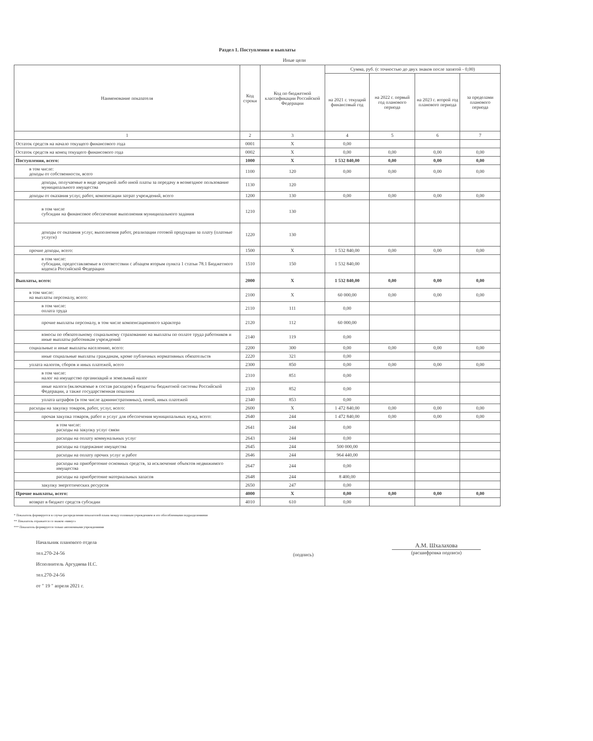Раздел 1. Поступления и выплаты
Иные цели
| Наименование показателя | Код строки | Код по бюджетной классификации Российской Федерации | Сумма, руб. (с точностью до двух знаков после запятой - 0,00) | | | |
| --- | --- | --- | --- | --- | --- | --- |
| | | | на 2021 г. текущий финансовый год | на 2022 г. первый год планового периода | на 2023 г. второй год планового периода | за пределами планового периода |
| 1 | 2 | 3 | 4 | 5 | 6 | 7 |
| Остаток средств на начало текущего финансового года | 0001 | X | 0,00 | | | |
| Остаток средств на конец текущего финансового года | 0002 | X | 0,00 | 0,00 | 0,00 | 0,00 |
| Поступления, всего: | 1000 | X | 1 532 840,00 | 0,00 | 0,00 | 0,00 |
| в том числе: доходы от собственности, всего | 1100 | 120 | 0,00 | 0,00 | 0,00 | 0,00 |
| доходы, получаемые в виде арендной либо иной платы за передачу в возмездное пользование муниципального имущества | 1130 | 120 | | | | |
| доходы от оказания услуг, работ, компенсации затрат учреждений, всего | 1200 | 130 | 0,00 | 0,00 | 0,00 | 0,00 |
| в том числе субсидии на финансовое обеспечение выполнения муниципального задания | 1210 | 130 | | | | |
| доходы от оказания услуг, выполнения работ, реализации готовой продукции за плату (платные услуги) | 1220 | 130 | | | | |
| прочие доходы, всего: | 1500 | X | 1 532 840,00 | 0,00 | 0,00 | 0,00 |
| в том числе: субсидии, предоставляемые в соответствии с абзацем вторым пункта 1 статьи 78.1 Бюджетного кодекса Российской Федерации | 1510 | 150 | 1 532 840,00 | | | |
| Выплаты, всего: | 2000 | X | 1 532 840,00 | 0,00 | 0,00 | 0,00 |
| в том числе: на выплаты персоналу, всего: | 2100 | X | 60 000,00 | 0,00 | 0,00 | 0,00 |
| в том числе: оплата труда | 2110 | 111 | 0,00 | | | |
| прочие выплаты персоналу, в том числе компенсационного характера | 2120 | 112 | 60 000,00 | | | |
| взносы по обязательному социальному страхованию на выплаты по оплате труда работников и иные выплаты работникам учреждений | 2140 | 119 | 0,00 | | | |
| социальные и иные выплаты населению, всего: | 2200 | 300 | 0,00 | 0,00 | 0,00 | 0,00 |
| иные социальные выплаты гражданам, кроме публичных нормативных обязательств | 2220 | 321 | 0,00 | | | |
| уплата налогов, сборов и иных платежей, всего | 2300 | 850 | 0,00 | 0,00 | 0,00 | 0,00 |
| в том числе: налог на имущество организаций и земельный налог | 2310 | 851 | 0,00 | | | |
| иные налоги (включаемые в состав расходов) в бюджеты бюджетной системы Российской Федерации, а также государственная пошлина | 2330 | 852 | 0,00 | | | |
| уплата штрафов (в том числе административных), пеней, иных платежей | 2340 | 853 | 0,00 | | | |
| расходы на закупку товаров, работ, услуг, всего: | 2600 | X | 1 472 840,00 | 0,00 | 0,00 | 0,00 |
| прочая закупка товаров, работ и услуг для обеспечения муниципальных нужд, всего: | 2640 | 244 | 1 472 840,00 | 0,00 | 0,00 | 0,00 |
| в том числе: расходы на закупку услуг связи | 2641 | 244 | 0,00 | | | |
| расходы на оплату коммунальных услуг | 2643 | 244 | 0,00 | | | |
| расходы на содержание имущества | 2645 | 244 | 500 000,00 | | | |
| расходы на оплату прочих услуг и работ | 2646 | 244 | 964 440,00 | | | |
| расходы на приобретение основных средств, за исключение объектов недвижимого имущества | 2647 | 244 | 0,00 | | | |
| расходы на приобретение материальных запасов | 2648 | 244 | 8 400,00 | | | |
| закупку энергетических ресурсов | 2650 | 247 | 0,00 | | | |
| Прочие выплаты, всего: | 4000 | X | 0,00 | 0,00 | 0,00 | 0,00 |
| возврат в бюджет средств субсидии | 4010 | 610 | 0,00 | | | |
* Показатель формируется в случае распределения показателей плана между головным учреждением и его обособленными подразделениями
** Показатель отражается со знаком «минус»
*** Показатель формируется только автономными учреждениями
Начальник планового отдела
тел.270-24-56
Исполнитель Аргудяева Н.С.
тел.270-24-56
от " 19 " апреля 2021 г.
(подпись)
А.М. Шхалахова
(расшифровка подписи)